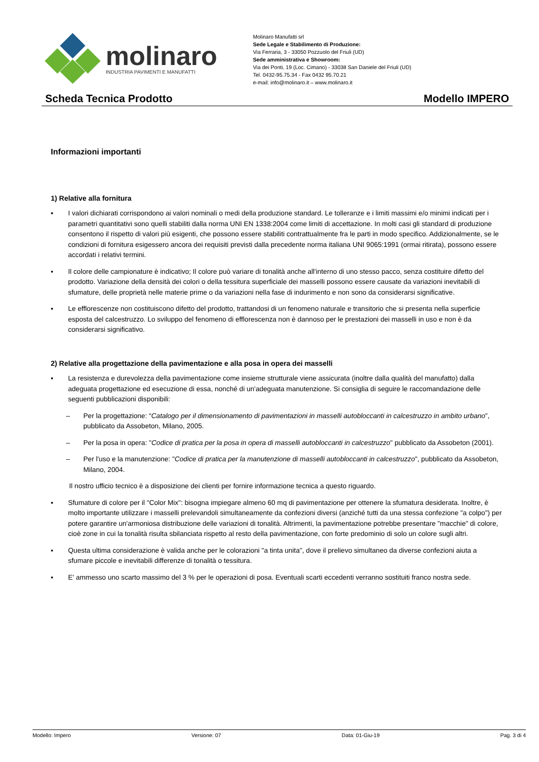molinaro
INDUSTRIA PAVIMENTI E MANUFATTI
Molinaro Manufatti srl
Sede Legale e Stabilimento di Produzione:
Via Ferraria, 3 - 33050 Pozzuolo del Friuli (UD)
Sede amministrativa e Showroom:
Via dei Ponti, 19 (Loc. Cimano) - 33038 San Daniele del Friuli (UD)
Tel. 0432-95.75.34 - Fax 0432 95.70.21
e-mail: info@molinaro.it – www.molinaro.it
Scheda Tecnica Prodotto Modello IMPERO
Informazioni importanti
1) Relative alla fornitura
▪ I valori dichiarati corrispondono ai valori nominali o medi della produzione standard. Le tolleranze e i limiti massimi e/o minimi indicati per i parametri quantitativi sono quelli stabiliti dalla norma UNI EN 1338:2004 come limiti di accettazione. In molti casi gli standard di produzione consentono il rispetto di valori più esigenti, che possono essere stabiliti contrattualmente fra le parti in modo specifico. Addizionalmente, se le condizioni di fornitura esigessero ancora dei requisiti previsti dalla precedente norma italiana UNI 9065:1991 (ormai ritirata), possono essere accordati i relativi termini.
▪ Il colore delle campionature è indicativo; Il colore può variare di tonalità anche all'interno di uno stesso pacco, senza costituire difetto del prodotto. Variazione della densità dei colori o della tessitura superficiale dei masselli possono essere causate da variazioni inevitabili di sfumature, delle proprietà nelle materie prime o da variazioni nella fase di indurimento e non sono da considerarsi significative.
▪ Le efflorescenze non costituiscono difetto del prodotto, trattandosi di un fenomeno naturale e transitorio che si presenta nella superficie esposta del calcestruzzo. Lo sviluppo del fenomeno di efflorescenza non è dannoso per le prestazioni dei masselli in uso e non è da considerarsi significativo.
2) Relative alla progettazione della pavimentazione e alla posa in opera dei masselli
▪ La resistenza e durevolezza della pavimentazione come insieme strutturale viene assicurata (inoltre dalla qualità del manufatto) dalla adeguata progettazione ed esecuzione di essa, nonché di un'adeguata manutenzione. Si consiglia di seguire le raccomandazione delle seguenti pubblicazioni disponibili:
– Per la progettazione: “Catalogo per il dimensionamento di pavimentazioni in masselli autobloccanti in calcestruzzo in ambito urbano”, pubblicato da Assobeton, Milano, 2005.
– Per la posa in opera: "Codice di pratica per la posa in opera di masselli autobloccanti in calcestruzzo" pubblicato da Assobeton (2001).
– Per l'uso e la manutenzione: "Codice di pratica per la manutenzione di masselli autobloccanti in calcestruzzo", pubblicato da Assobeton, Milano, 2004.
Il nostro ufficio tecnico è a disposizione dei clienti per fornire informazione tecnica a questo riguardo.
▪ Sfumature di colore per il "Color Mix": bisogna impiegare almeno 60 mq di pavimentazione per ottenere la sfumatura desiderata. Inoltre, è molto importante utilizzare i masselli prelevandoli simultaneamente da confezioni diversi (anziché tutti da una stessa confezione "a colpo") per potere garantire un'armoniosa distribuzione delle variazioni di tonalità. Altrimenti, la pavimentazione potrebbe presentare "macchie" di colore, cioè zone in cui la tonalità risulta sbilanciata rispetto al resto della pavimentazione, con forte predominio di solo un colore sugli altri.
▪ Questa ultima considerazione è valida anche per le colorazioni "a tinta unita", dove il prelievo simultaneo da diverse confezioni aiuta a sfumare piccole e inevitabili differenze di tonalità o tessitura.
▪ E' ammesso uno scarto massimo del 3 % per le operazioni di posa. Eventuali scarti eccedenti verranno sostituiti franco nostra sede.
Modello: Impero Versione: 07 Data: 01-Giu-19 Pag. 3 di 4